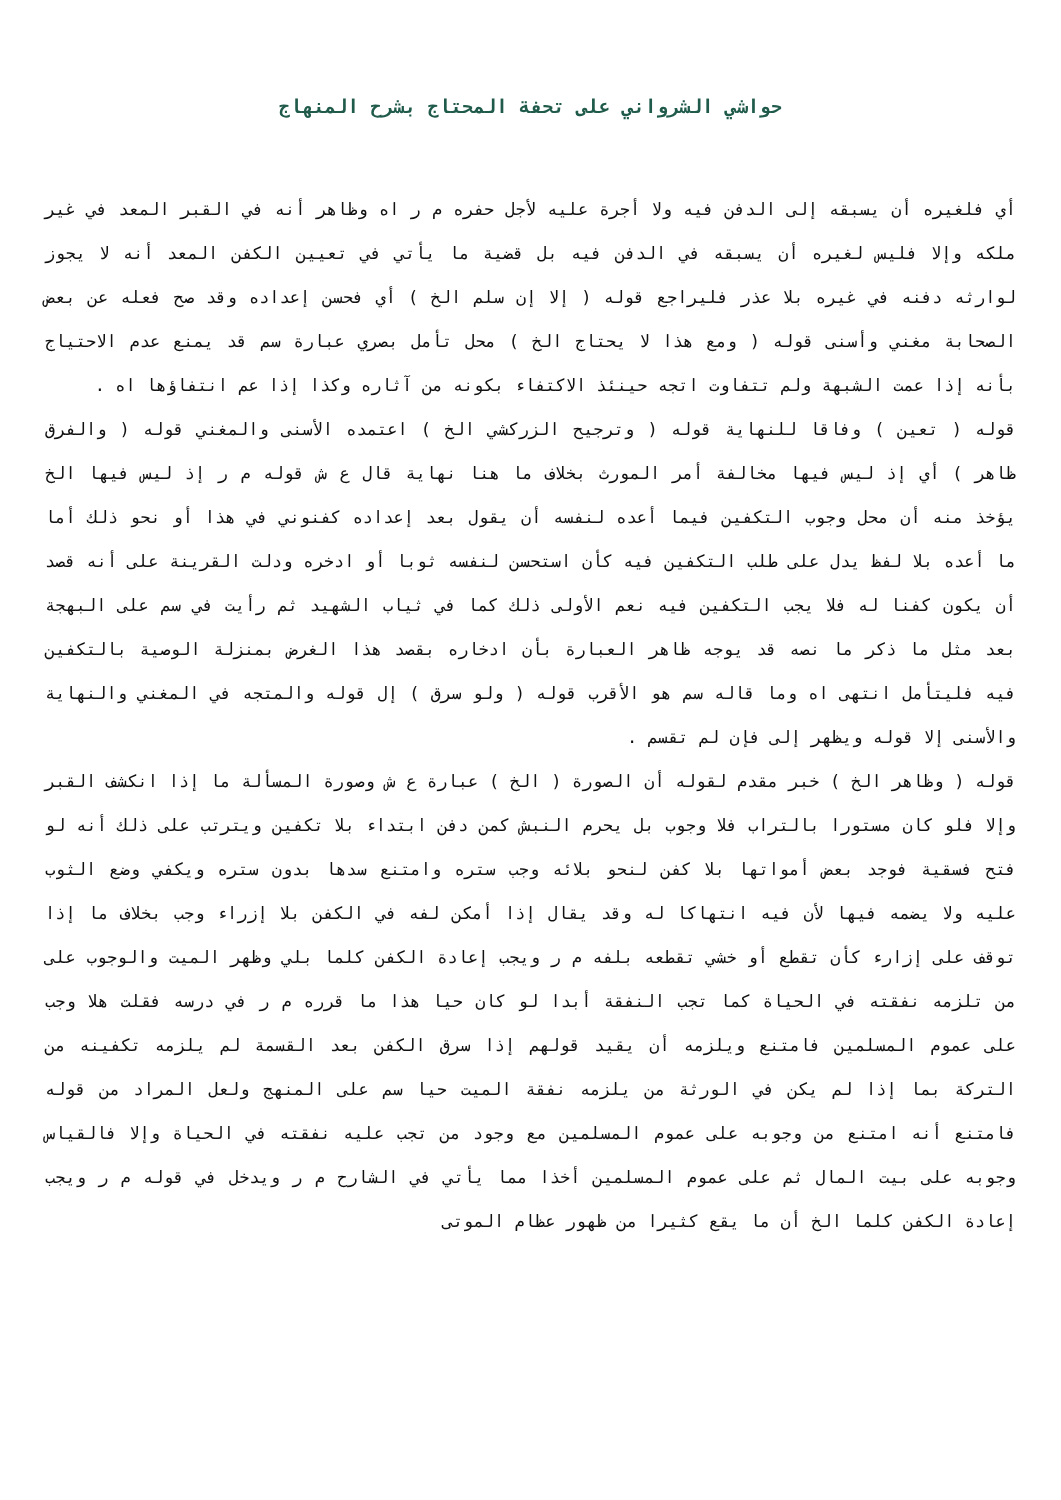حواشي الشرواني على تحفة المحتاج بشرح المنهاج
أي فلغيره أن يسبقه إلى الدفن فيه ولا أجرة عليه لأجل حفره م ر اه وظاهر أنه في القبر المعد في غير ملكه وإلا فليس لغيره أن يسبقه في الدفن فيه بل قضية ما يأتي في تعيين الكفن المعد أنه لا يجوز لوارثه دفنه في غيره بلا عذر فليراجع قوله ( إلا إن سلم الخ ) أي فحسن إعداده وقد صح فعله عن بعض الصحابة مغني وأسنى قوله ( ومع هذا لا يحتاج الخ ) محل تأمل بصري عبارة سم قد يمنع عدم الاحتياج بأنه إذا عمت الشبهة ولم تتفاوت اتجه حينئذ الاكتفاء بكونه من آثاره وكذا إذا عم انتفاؤها اه .
قوله ( تعين ) وفاقا للنهاية قوله ( وترجيح الزركشي الخ ) اعتمده الأسنى والمغني قوله ( والفرق ظاهر ) أي إذ ليس فيها مخالفة أمر المورث بخلاف ما هنا نهاية قال ع ش قوله م ر إذ ليس فيها الخ يؤخذ منه أن محل وجوب التكفين فيما أعده لنفسه أن يقول بعد إعداده كفنوني في هذا أو نحو ذلك أما ما أعده بلا لفظ يدل على طلب التكفين فيه كأن استحسن لنفسه ثوبا أو ادخره ودلت القرينة على أنه قصد أن يكون كفنا له فلا يجب التكفين فيه نعم الأولى ذلك كما في ثياب الشهيد ثم رأيت في سم على البهجة بعد مثل ما ذكر ما نصه قد يوجه ظاهر العبارة بأن ادخاره بقصد هذا الغرض بمنزلة الوصية بالتكفين فيه فليتأمل انتهى اه وما قاله سم هو الأقرب قوله ( ولو سرق ) إل قوله والمتجه في المغني والنهاية والأسنى إلا قوله ويظهر إلى فإن لم تقسم .
قوله ( وظاهر الخ ) خبر مقدم لقوله أن الصورة ( الخ ) عبارة ع ش وصورة المسألة ما إذا انكشف القبر وإلا فلو كان مستورا بالتراب فلا وجوب بل يحرم النبش كمن دفن ابتداء بلا تكفين ويترتب على ذلك أنه لو فتح فسقية فوجد بعض أمواتها بلا كفن لنحو بلائه وجب ستره وامتنع سدها بدون ستره ويكفي وضع الثوب عليه ولا يضمه فيها لأن فيه انتهاكا له وقد يقال إذا أمكن لفه في الكفن بلا إزراء وجب بخلاف ما إذا توقف على إزارء كأن تقطع أو خشي تقطعه بلفه م ر ويجب إعادة الكفن كلما بلي وظهر الميت والوجوب على من تلزمه نفقته في الحياة كما تجب النفقة أبدا لو كان حيا هذا ما قرره م ر في درسه فقلت هلا وجب على عموم المسلمين فامتنع ويلزمه أن يقيد قولهم إذا سرق الكفن بعد القسمة لم يلزمه تكفينه من التركة بما إذا لم يكن في الورثة من يلزمه نفقة الميت حيا سم على المنهج ولعل المراد من قوله فامتنع أنه امتنع من وجوبه على عموم المسلمين مع وجود من تجب عليه نفقته في الحياة وإلا فالقياس وجوبه على بيت المال ثم على عموم المسلمين أخذا مما يأتي في الشارح م ر ويدخل في قوله م ر ويجب إعادة الكفن كلما الخ أن ما يقع كثيرا من ظهور عظام الموتى